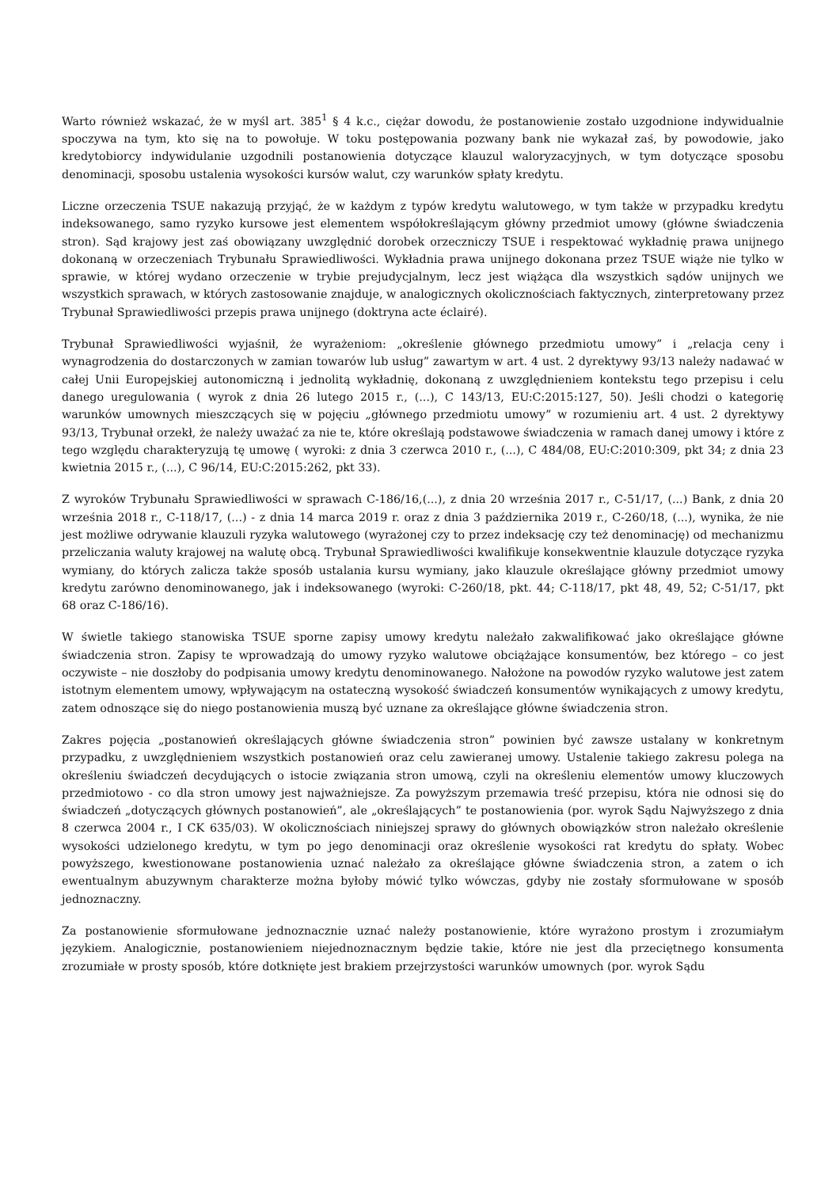Warto również wskazać, że w myśl art. 385<sup>1</sup> § 4 k.c., ciężar dowodu, że postanowienie zostało uzgodnione indywidualnie spoczywa na tym, kto się na to powołuje. W toku postępowania pozwany bank nie wykazał zaś, by powodowie, jako kredytobiorcy indywidulanie uzgodnili postanowienia dotyczące klauzul waloryzacyjnych, w tym dotyczące sposobu denominacji, sposobu ustalenia wysokości kursów walut, czy warunków spłaty kredytu.
Liczne orzeczenia TSUE nakazują przyjąć, że w każdym z typów kredytu walutowego, w tym także w przypadku kredytu indeksowanego, samo ryzyko kursowe jest elementem współokreślającym główny przedmiot umowy (główne świadczenia stron). Sąd krajowy jest zaś obowiązany uwzględnić dorobek orzeczniczy TSUE i respektować wykładnię prawa unijnego dokonaną w orzeczeniach Trybunału Sprawiedliwości. Wykładnia prawa unijnego dokonana przez TSUE wiąże nie tylko w sprawie, w której wydano orzeczenie w trybie prejudycjalnym, lecz jest wiążąca dla wszystkich sądów unijnych we wszystkich sprawach, w których zastosowanie znajduje, w analogicznych okolicznościach faktycznych, zinterpretowany przez Trybunał Sprawiedliwości przepis prawa unijnego (doktryna acte éclairé).
Trybunał Sprawiedliwości wyjaśnił, że wyrażeniom: „określenie głównego przedmiotu umowy” i „relacja ceny i wynagrodzenia do dostarczonych w zamian towarów lub usług” zawartym w art. 4 ust. 2 dyrektywy 93/13 należy nadawać w całej Unii Europejskiej autonomiczną i jednolitą wykładnię, dokonaną z uwzględnieniem kontekstu tego przepisu i celu danego uregulowania ( wyrok z dnia 26 lutego 2015 r., (...), C 143/13, EU:C:2015:127, 50). Jeśli chodzi o kategorię warunków umownych mieszczących się w pojęciu „głównego przedmiotu umowy” w rozumieniu art. 4 ust. 2 dyrektywy 93/13, Trybunał orzekł, że należy uważać za nie te, które określają podstawowe świadczenia w ramach danej umowy i które z tego względu charakteryzują tę umowę ( wyroki: z dnia 3 czerwca 2010 r., (...), C 484/08, EU:C:2010:309, pkt 34; z dnia 23 kwietnia 2015 r., (...), C 96/14, EU:C:2015:262, pkt 33).
Z wyroków Trybunału Sprawiedliwości w sprawach C-186/16,(...), z dnia 20 września 2017 r., C-51/17, (...) Bank, z dnia 20 września 2018 r., C-118/17, (...) - z dnia 14 marca 2019 r. oraz z dnia 3 października 2019 r., C-260/18, (...), wynika, że nie jest możliwe odrywanie klauzuli ryzyka walutowego (wyrażonej czy to przez indeksację czy też denominację) od mechanizmu przeliczania waluty krajowej na walutę obcą. Trybunał Sprawiedliwości kwalifikuje konsekwentnie klauzule dotyczące ryzyka wymiany, do których zalicza także sposób ustalania kursu wymiany, jako klauzule określające główny przedmiot umowy kredytu zarówno denominowanego, jak i indeksowanego (wyroki: C-260/18, pkt. 44; C-118/17, pkt 48, 49, 52; C-51/17, pkt 68 oraz C-186/16).
W świetle takiego stanowiska TSUE sporne zapisy umowy kredytu należało zakwalifikować jako określające główne świadczenia stron. Zapisy te wprowadzają do umowy ryzyko walutowe obciążające konsumentów, bez którego – co jest oczywiste – nie doszłoby do podpisania umowy kredytu denominowanego. Nałożone na powodów ryzyko walutowe jest zatem istotnym elementem umowy, wpływającym na ostateczną wysokość świadczeń konsumentów wynikających z umowy kredytu, zatem odnoszące się do niego postanowienia muszą być uznane za określające główne świadczenia stron.
Zakres pojęcia „postanowień określających główne świadczenia stron” powinien być zawsze ustalany w konkretnym przypadku, z uwzględnieniem wszystkich postanowień oraz celu zawieranej umowy. Ustalenie takiego zakresu polega na określeniu świadczeń decydujących o istocie związania stron umową, czyli na określeniu elementów umowy kluczowych przedmiotowo - co dla stron umowy jest najważniejsze. Za powyższym przemawia treść przepisu, która nie odnosi się do świadczeń „dotyczących głównych postanowień”, ale „określających” te postanowienia (por. wyrok Sądu Najwyższego z dnia 8 czerwca 2004 r., I CK 635/03). W okolicznościach niniejszej sprawy do głównych obowiązków stron należało określenie wysokości udzielonego kredytu, w tym po jego denominacji oraz określenie wysokości rat kredytu do spłaty. Wobec powyższego, kwestionowane postanowienia uznać należało za określające główne świadczenia stron, a zatem o ich ewentualnym abuzywnym charakterze można byłoby mówić tylko wówczas, gdyby nie zostały sformułowane w sposób jednoznaczny.
Za postanowienie sformułowane jednoznacznie uznać należy postanowienie, które wyrażono prostym i zrozumiałym językiem. Analogicznie, postanowieniem niejednoznacznym będzie takie, które nie jest dla przeciętnego konsumenta zrozumiałe w prosty sposób, które dotknięte jest brakiem przejrzystości warunków umownych (por. wyrok Sądu